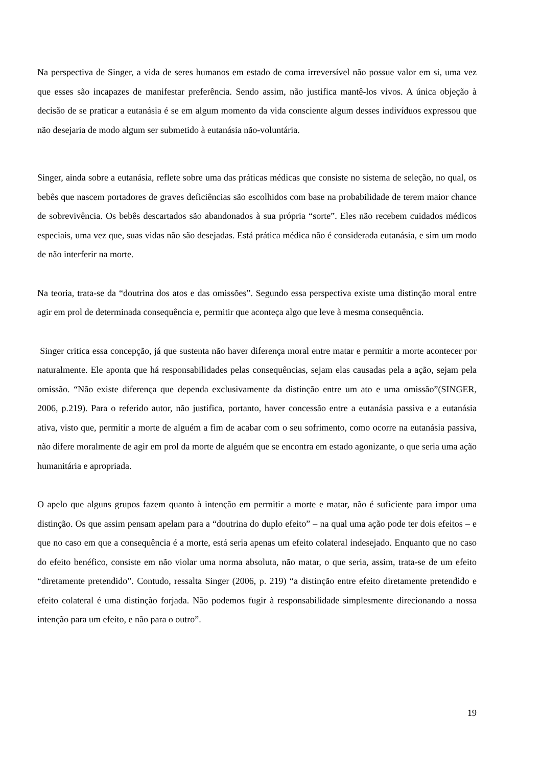Na perspectiva de Singer, a vida de seres humanos em estado de coma irreversível não possue valor em si, uma vez que esses são incapazes de manifestar preferência. Sendo assim, não justifica mantê-los vivos. A única objeção à decisão de se praticar a eutanásia é se em algum momento da vida consciente algum desses indivíduos expressou que não desejaria de modo algum ser submetido à eutanásia não-voluntária.
Singer, ainda sobre a eutanásia, reflete sobre uma das práticas médicas que consiste no sistema de seleção, no qual, os bebês que nascem portadores de graves deficiências são escolhidos com base na probabilidade de terem maior chance de sobrevivência. Os bebês descartados são abandonados à sua própria “sorte”. Eles não recebem cuidados médicos especiais, uma vez que, suas vidas não são desejadas. Está prática médica não é considerada eutanásia, e sim um modo de não interferir na morte.
Na teoria, trata-se da “doutrina dos atos e das omissões”. Segundo essa perspectiva existe uma distinção moral entre agir em prol de determinada consequência e, permitir que aconteça algo que leve à mesma consequência.
Singer critica essa concepção, já que sustenta não haver diferença moral entre matar e permitir a morte acontecer por naturalmente. Ele aponta que há responsabilidades pelas consequências, sejam elas causadas pela a ação, sejam pela omissão. “Não existe diferença que dependa exclusivamente da distinção entre um ato e uma omissão”(SINGER, 2006, p.219). Para o referido autor, não justifica, portanto, haver concessão entre a eutanásia passiva e a eutanásia ativa, visto que, permitir a morte de alguém a fim de acabar com o seu sofrimento, como ocorre na eutanásia passiva, não difere moralmente de agir em prol da morte de alguém que se encontra em estado agonizante, o que seria uma ação humanitária e apropriada.
O apelo que alguns grupos fazem quanto à intenção em permitir a morte e matar, não é suficiente para impor uma distinção. Os que assim pensam apelam para a “doutrina do duplo efeito” – na qual uma ação pode ter dois efeitos – e que no caso em que a consequência é a morte, está seria apenas um efeito colateral indesejado. Enquanto que no caso do efeito benéfico, consiste em não violar uma norma absoluta, não matar, o que seria, assim, trata-se de um efeito “diretamente pretendido”. Contudo, ressalta Singer (2006, p. 219) “a distinção entre efeito diretamente pretendido e efeito colateral é uma distinção forjada. Não podemos fugir à responsabilidade simplesmente direcionando a nossa intenção para um efeito, e não para o outro”.
19